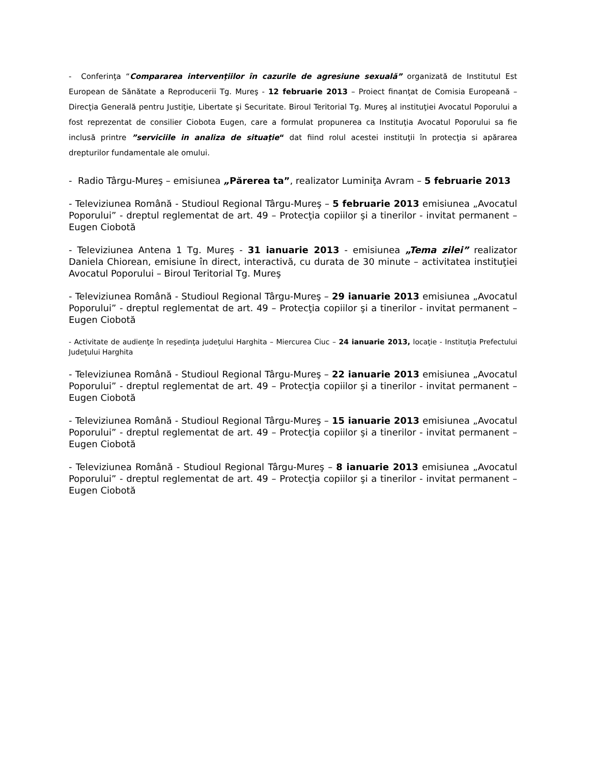- Conferinţa “Compararea intervenţiilor în cazurile de agresiune sexuală” organizată de Institutul Est European de Sănătate a Reproducerii Tg. Mureş - 12 februarie 2013 – Proiect finanţat de Comisia Europeană – Direcţia Generală pentru Justiţie, Libertate şi Securitate. Biroul Teritorial Tg. Mureş al instituţiei Avocatul Poporului a fost reprezentat de consilier Ciobota Eugen, care a formulat propunerea ca Instituţia Avocatul Poporului sa fie inclusă printre ”serviciile in analiza de situaţie“ dat fiind rolul acestei instituţii în protecţia si apărarea drepturilor fundamentale ale omului.
- Radio Târgu-Mureş – emisiunea „Părerea ta”, realizator Luminiţa Avram – 5 februarie 2013
- Televiziunea Română - Studioul Regional Târgu-Mureş – 5 februarie 2013 emisiunea „Avocatul Poporului” - dreptul reglementat de art. 49 – Protecţia copiilor şi a tinerilor - invitat permanent – Eugen Ciobotă
- Televiziunea Antena 1 Tg. Mureş - 31 ianuarie 2013 - emisiunea „Tema zilei” realizator Daniela Chiorean, emisiune în direct, interactivă, cu durata de 30 minute – activitatea instituţiei Avocatul Poporului – Biroul Teritorial Tg. Mureş
- Televiziunea Română - Studioul Regional Târgu-Mureş – 29 ianuarie 2013 emisiunea „Avocatul Poporului” - dreptul reglementat de art. 49 – Protecţia copiilor şi a tinerilor - invitat permanent – Eugen Ciobotă
- Activitate de audienţe în reşedinţa judeţului Harghita – Miercurea Ciuc – 24 ianuarie 2013, locaţie - Instituţia Prefectului Judeţului Harghita
- Televiziunea Română - Studioul Regional Târgu-Mureş – 22 ianuarie 2013 emisiunea „Avocatul Poporului” - dreptul reglementat de art. 49 – Protecţia copiilor şi a tinerilor - invitat permanent – Eugen Ciobotă
- Televiziunea Română - Studioul Regional Târgu-Mureş – 15 ianuarie 2013 emisiunea „Avocatul Poporului” - dreptul reglementat de art. 49 – Protecţia copiilor şi a tinerilor - invitat permanent – Eugen Ciobotă
- Televiziunea Română - Studioul Regional Târgu-Mureş – 8 ianuarie 2013 emisiunea „Avocatul Poporului” - dreptul reglementat de art. 49 – Protecţia copiilor şi a tinerilor - invitat permanent – Eugen Ciobotă